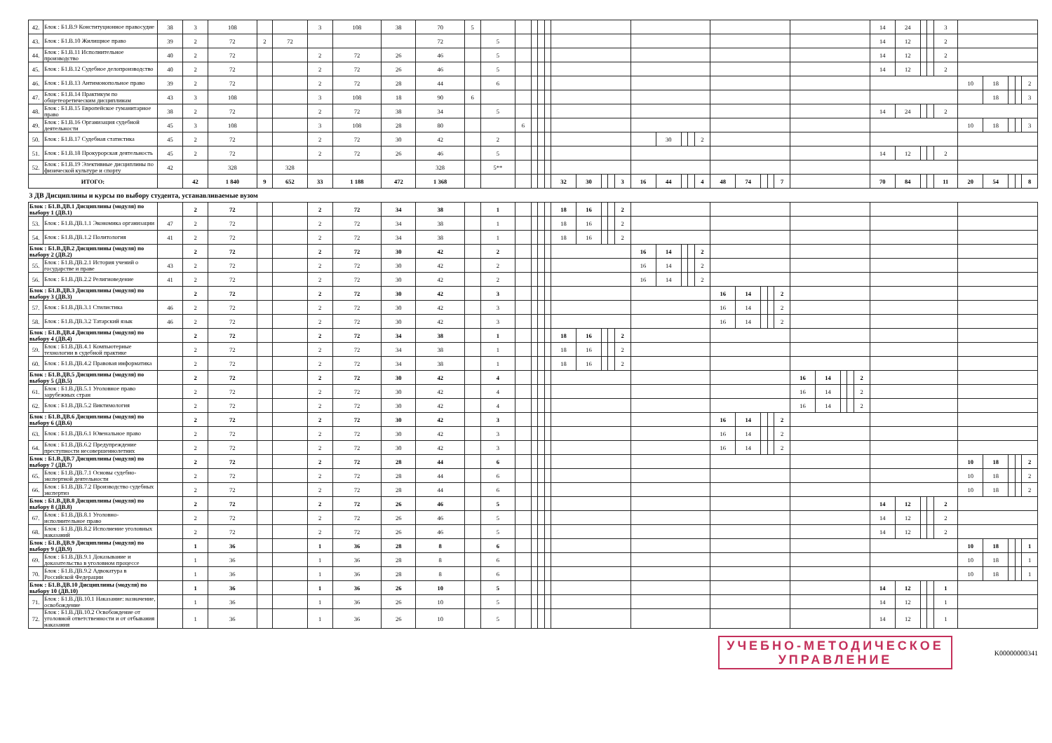| 42. | Блок : Б1.В.9 Конституционное правосудие | 38 | 3 | 108 | | | 3 | 108 | 38 | 70 | 5 | | | | | | | | | | | | | | | | | | | | | | | | | | 14 | 24 | | | 3 | | | | | |
| 43. | Блок : Б1.В.10 Жилищное право | 39 | 2 | 72 | 2 | 72 | | | | 72 | | 5 | | | | | | | | | | | | | | | | | | | | | | | | | 14 | 12 | | | 2 | | | | | |
| 44. | Блок : Б1.В.11 Исполнительное производство | 40 | 2 | 72 | | | 2 | 72 | 26 | 46 | | 5 | | | | | | | | | | | | | | | | | | | | | | | | | 14 | 12 | | | 2 | | | | | |
| 45. | Блок : Б1.В.12 Судебное делопроизводство | 40 | 2 | 72 | | | 2 | 72 | 26 | 46 | | 5 | | | | | | | | | | | | | | | | | | | | | | | | | 14 | 12 | | | 2 | | | | | |
| 46. | Блок : Б1.В.13 Антимонопольное право | 39 | 2 | 72 | | | 2 | 72 | 28 | 44 | | 6 | | | | | | | | | | | | | | | | | | | | | | | | | | | | | | 10 | 18 | | | 2 |
| 47. | Блок : Б1.В.14 Практикум по общетеоретическим дисциплинам | 43 | 3 | 108 | | | 3 | 108 | 18 | 90 | 6 | | | | | | | | | | | | | | | | | | | | | | | | | | | | | | | | 18 | | | 3 |
| 48. | Блок : Б1.В.15 Европейское гуманитарное право | 38 | 2 | 72 | | | 2 | 72 | 38 | 34 | | 5 | | | | | | | | | | | | | | | | | | | | | | | | | 14 | 24 | | | 2 | | | | | |
| 49. | Блок : Б1.В.16 Организация судебной деятельности | 45 | 3 | 108 | | | 3 | 108 | 28 | 80 | | | 6 | | | | | | | | | | | | | | | | | | | | | | | | | | | | | 10 | 18 | | | 3 |
| 50. | Блок : Б1.В.17 Судебная статистика | 45 | 2 | 72 | | | 2 | 72 | 30 | 42 | | 2 | | | | | | | | | | | 30 | | | 2 | | | | | | | | | | | | | | | | | | | | |
| 51. | Блок : Б1.В.18 Прокурорская деятельность | 45 | 2 | 72 | | | 2 | 72 | 26 | 46 | | 5 | | | | | | | | | | | | | | | | | | | | | | | | | 14 | 12 | | | 2 | | | | | |
| 52. | Блок : Б1.В.19 Элективные дисциплины по физической культуре и спорту | 42 | | 328 | | 328 | | | | 328 | | 5** | | | | | | | | | | | | | | | | | | | | | | | | | | | | | | | | | | |
| ИТОГО: | | | 42 | 1 840 | 9 | 652 | 33 | 1 188 | 472 | 1 368 | | | | | | | 32 | 30 | | | 3 | 16 | 44 | | | 4 | 48 | 74 | | | 7 | | | | | | 70 | 84 | | | 11 | 20 | 54 | | | 8 |
| 3 ДВ Дисциплины и курсы по выбору студента, устанавливаемые вузом | | | | | | | | | | | | | | | | | | | | | | | | | | | | | | | | | | | | | | | | | | | | | | |
| Блок : Б1.В.ДВ.1 Дисциплины (модуля) по выбору 1 (ДВ.1) | | | 2 | 72 | | | 2 | 72 | 34 | 38 | | 1 | | | | | 18 | 16 | | | 2 | | | | | | | | | | | | | | | | | | | | | | | | | |
| 53. | Блок : Б1.В.ДВ.1.1 Экономика организации | 47 | 2 | 72 | | | 2 | 72 | 34 | 38 | | 1 | | | | | 18 | 16 | | | 2 | | | | | | | | | | | | | | | | | | | | | | | | | |
| 54. | Блок : Б1.В.ДВ.1.2 Политология | 41 | 2 | 72 | | | 2 | 72 | 34 | 38 | | 1 | | | | | 18 | 16 | | | 2 | | | | | | | | | | | | | | | | | | | | | | | | | |
| Блок : Б1.В.ДВ.2 Дисциплины (модуля) по выбору 2 (ДВ.2) | | | 2 | 72 | | | 2 | 72 | 30 | 42 | | 2 | | | | | | | | | | 16 | 14 | | | 2 | | | | | | | | | | | | | | | | | | | | |
| 55. | Блок : Б1.В.ДВ.2.1 История учений о государстве и праве | 43 | 2 | 72 | | | 2 | 72 | 30 | 42 | | 2 | | | | | | | | | | 16 | 14 | | | 2 | | | | | | | | | | | | | | | | | | | | |
| 56. | Блок : Б1.В.ДВ.2.2 Религиоведение | 41 | 2 | 72 | | | 2 | 72 | 30 | 42 | | 2 | | | | | | | | | | 16 | 14 | | | 2 | | | | | | | | | | | | | | | | | | | | |
| Блок : Б1.В.ДВ.3 Дисциплины (модуля) по выбору 3 (ДВ.3) | | | 2 | 72 | | | 2 | 72 | 30 | 42 | | 3 | | | | | | | | | | | | | | | 16 | 14 | | | 2 | | | | | | | | | | | | | | | |
| 57. | Блок : Б1.В.ДВ.3.1 Стилистика | 46 | 2 | 72 | | | 2 | 72 | 30 | 42 | | 3 | | | | | | | | | | | | | | | 16 | 14 | | | 2 | | | | | | | | | | | | | | | |
| 58. | Блок : Б1.В.ДВ.3.2 Татарский язык | 46 | 2 | 72 | | | 2 | 72 | 30 | 42 | | 3 | | | | | | | | | | | | | | | 16 | 14 | | | 2 | | | | | | | | | | | | | | | |
| Блок : Б1.В.ДВ.4 Дисциплины (модуля) по выбору 4 (ДВ.4) | | | 2 | 72 | | | 2 | 72 | 34 | 38 | | 1 | | | | | 18 | 16 | | | 2 | | | | | | | | | | | | | | | | | | | | | | | | | |
| 59. | Блок : Б1.В.ДВ.4.1 Компьютерные технологии в судебной практике | | 2 | 72 | | | 2 | 72 | 34 | 38 | | 1 | | | | | 18 | 16 | | | 2 | | | | | | | | | | | | | | | | | | | | | | | | | |
| 60. | Блок : Б1.В.ДВ.4.2 Правовая информатика | | 2 | 72 | | | 2 | 72 | 34 | 38 | | 1 | | | | | 18 | 16 | | | 2 | | | | | | | | | | | | | | | | | | | | | | | | | |
| Блок : Б1.В.ДВ.5 Дисциплины (модуля) по выбору 5 (ДВ.5) | | | 2 | 72 | | | 2 | 72 | 30 | 42 | | 4 | | | | | | | | | | | | | | | | | | | | 16 | 14 | | | 2 | | | | | | | | | | |
| 61. | Блок : Б1.В.ДВ.5.1 Уголовное право зарубежных стран | | 2 | 72 | | | 2 | 72 | 30 | 42 | | 4 | | | | | | | | | | | | | | | | | | | | 16 | 14 | | | 2 | | | | | | | | | | |
| 62. | Блок : Б1.В.ДВ.5.2 Виктимология | | 2 | 72 | | | 2 | 72 | 30 | 42 | | 4 | | | | | | | | | | | | | | | | | | | | 16 | 14 | | | 2 | | | | | | | | | | |
| Блок : Б1.В.ДВ.6 Дисциплины (модуля) по выбору 6 (ДВ.6) | | | 2 | 72 | | | 2 | 72 | 30 | 42 | | 3 | | | | | | | | | | | | | | | 16 | 14 | | | 2 | | | | | | | | | | | | | | | |
| 63. | Блок : Б1.В.ДВ.6.1 Ювенальное право | | 2 | 72 | | | 2 | 72 | 30 | 42 | | 3 | | | | | | | | | | | | | | | 16 | 14 | | | 2 | | | | | | | | | | | | | | | |
| 64. | Блок : Б1.В.ДВ.6.2 Предупреждение преступности несовершеннолетних | | 2 | 72 | | | 2 | 72 | 30 | 42 | | 3 | | | | | | | | | | | | | | | 16 | 14 | | | 2 | | | | | | | | | | | | | | | |
| Блок : Б1.В.ДВ.7 Дисциплины (модуля) по выбору 7 (ДВ.7) | | | 2 | 72 | | | 2 | 72 | 28 | 44 | | 6 | | | | | | | | | | | | | | | | | | | | | | | | | | | | | | 10 | 18 | | | 2 |
| 65. | Блок : Б1.В.ДВ.7.1 Основы судебно-экспертной деятельности | | 2 | 72 | | | 2 | 72 | 28 | 44 | | 6 | | | | | | | | | | | | | | | | | | | | | | | | | | | | | | 10 | 18 | | | 2 |
| 66. | Блок : Б1.В.ДВ.7.2 Производство судебных экспертиз | | 2 | 72 | | | 2 | 72 | 28 | 44 | | 6 | | | | | | | | | | | | | | | | | | | | | | | | | | | | | | 10 | 18 | | | 2 |
| Блок : Б1.В.ДВ.8 Дисциплины (модуля) по выбору 8 (ДВ.8) | | | 2 | 72 | | | 2 | 72 | 26 | 46 | | 5 | | | | | | | | | | | | | | | | | | | | | | | | | 14 | 12 | | | 2 | | | | | |
| 67. | Блок : Б1.В.ДВ.8.1 Уголовно-исполнительное право | | 2 | 72 | | | 2 | 72 | 26 | 46 | | 5 | | | | | | | | | | | | | | | | | | | | | | | | | 14 | 12 | | | 2 | | | | | |
| 68. | Блок : Б1.В.ДВ.8.2 Исполнение уголовных наказаний | | 2 | 72 | | | 2 | 72 | 26 | 46 | | 5 | | | | | | | | | | | | | | | | | | | | | | | | | 14 | 12 | | | 2 | | | | | |
| Блок : Б1.В.ДВ.9 Дисциплины (модуля) по выбору 9 (ДВ.9) | | | 1 | 36 | | | 1 | 36 | 28 | 8 | | 6 | | | | | | | | | | | | | | | | | | | | | | | | | | | | | | 10 | 18 | | | 1 |
| 69. | Блок : Б1.В.ДВ.9.1 Доказывание и доказательства в уголовном процессе | | 1 | 36 | | | 1 | 36 | 28 | 8 | | 6 | | | | | | | | | | | | | | | | | | | | | | | | | | | | | | 10 | 18 | | | 1 |
| 70. | Блок : Б1.В.ДВ.9.2 Адвокатура в Российской Федерации | | 1 | 36 | | | 1 | 36 | 28 | 8 | | 6 | | | | | | | | | | | | | | | | | | | | | | | | | | | | | | 10 | 18 | | | 1 |
| Блок : Б1.В.ДВ.10 Дисциплины (модуля) по выбору 10 (ДВ.10) | | | 1 | 36 | | | 1 | 36 | 26 | 10 | | 5 | | | | | | | | | | | | | | | | | | | | | | | | | 14 | 12 | | | 1 | | | | | |
| 71. | Блок : Б1.В.ДВ.10.1 Наказание: назначение, освобождение | | 1 | 36 | | | 1 | 36 | 26 | 10 | | 5 | | | | | | | | | | | | | | | | | | | | | | | | | 14 | 12 | | | 1 | | | | | |
| 72. | Блок : Б1.В.ДВ.10.2 Освобождение от уголовной ответственности и от отбывания наказания | | 1 | 36 | | | 1 | 36 | 26 | 10 | | 5 | | | | | | | | | | | | | | | | | | | | | | | | | 14 | 12 | | | 1 | | | | | |
УЧЕБНО-МЕТОДИЧЕСКОЕ
УПРАВЛЕНИЕ
K00000000341